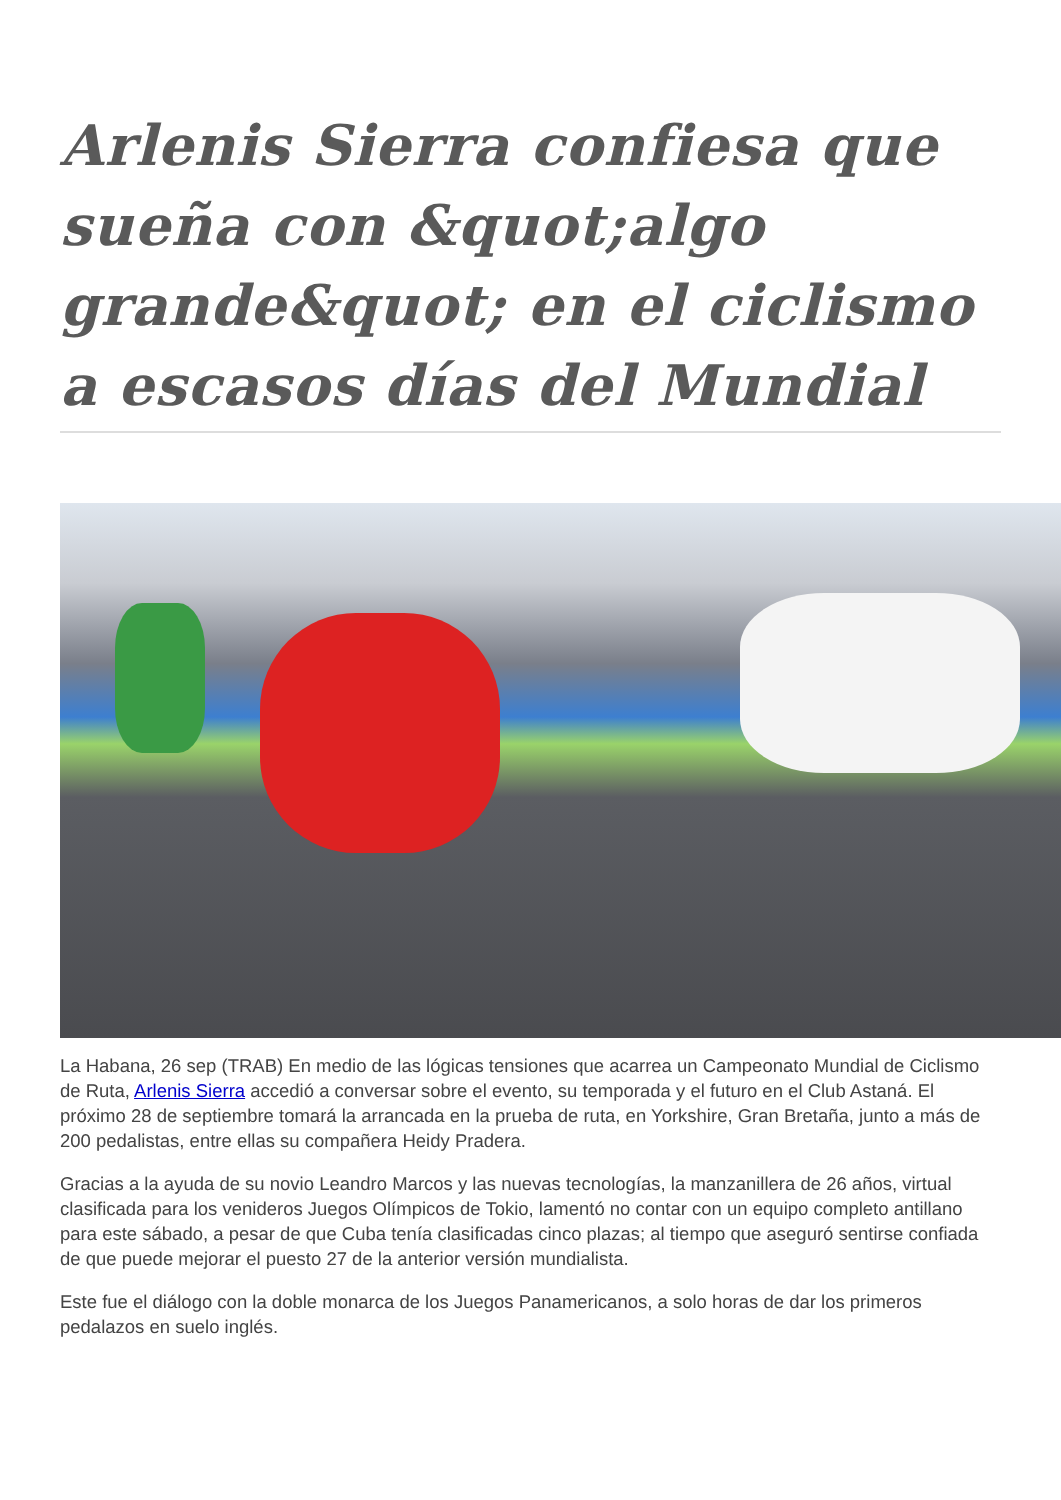Arlenis Sierra confiesa que sueña con &quot;algo grande&quot; en el ciclismo a escasos días del Mundial
La Habana, 26 sep (TRAB) En medio de las lógicas tensiones que acarrea un Campeonato Mundial de Ciclismo de Ruta, Arlenis Sierra accedió a conversar sobre el evento, su temporada y el futuro en el Club Astaná. El próximo 28 de septiembre tomará la arrancada en la prueba de ruta, en Yorkshire, Gran Bretaña, junto a más de 200 pedalistas, entre ellas su compañera Heidy Pradera.
Gracias a la ayuda de su novio Leandro Marcos y las nuevas tecnologías, la manzanillera de 26 años, virtual clasificada para los venideros Juegos Olímpicos de Tokio, lamentó no contar con un equipo completo antillano para este sábado, a pesar de que Cuba tenía clasificadas cinco plazas; al tiempo que aseguró sentirse confiada de que puede mejorar el puesto 27 de la anterior versión mundialista.
Este fue el diálogo con la doble monarca de los Juegos Panamericanos, a solo horas de dar los primeros pedalazos en suelo inglés.